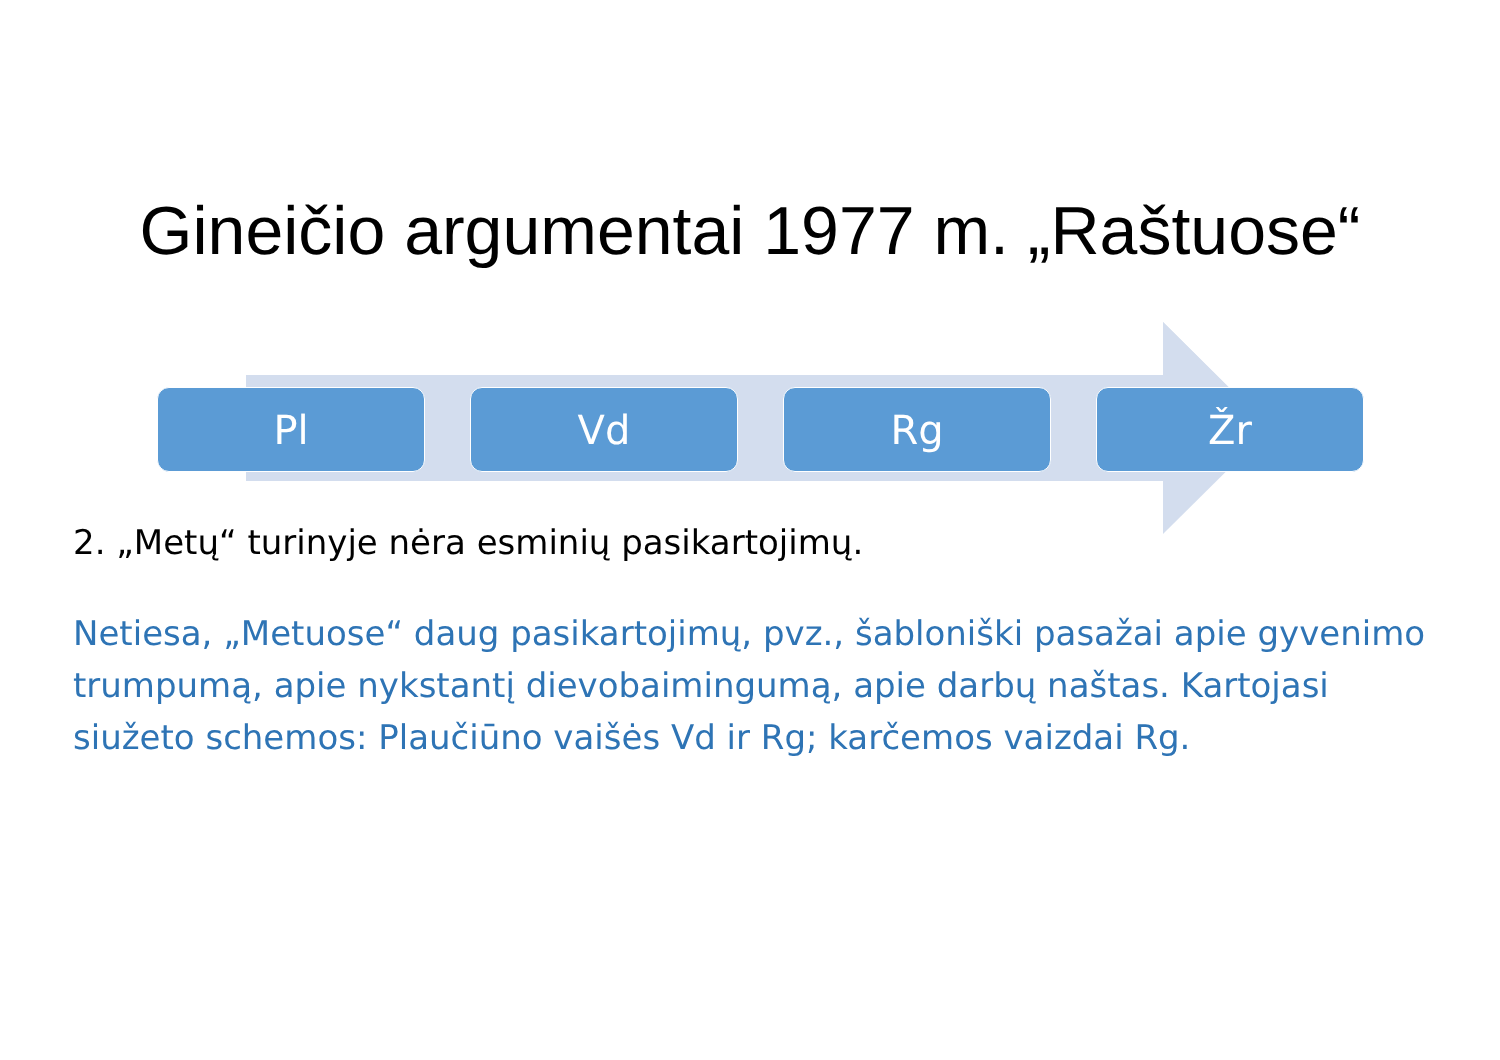Gineičio argumentai 1977 m. „Raštuose“
Pl Vd Rg Žr
2. „Metų“ turinyje nėra esminių pasikartojimų.
Netiesa, „Metuose“ daug pasikartojimų, pvz., šabloniški pasažai apie gyvenimo trumpumą, apie nykstantį dievobaimingumą, apie darbų naštas. Kartojasi siužeto schemos: Plaučiūno vaišės Vd ir Rg; karčemos vaizdai Rg.